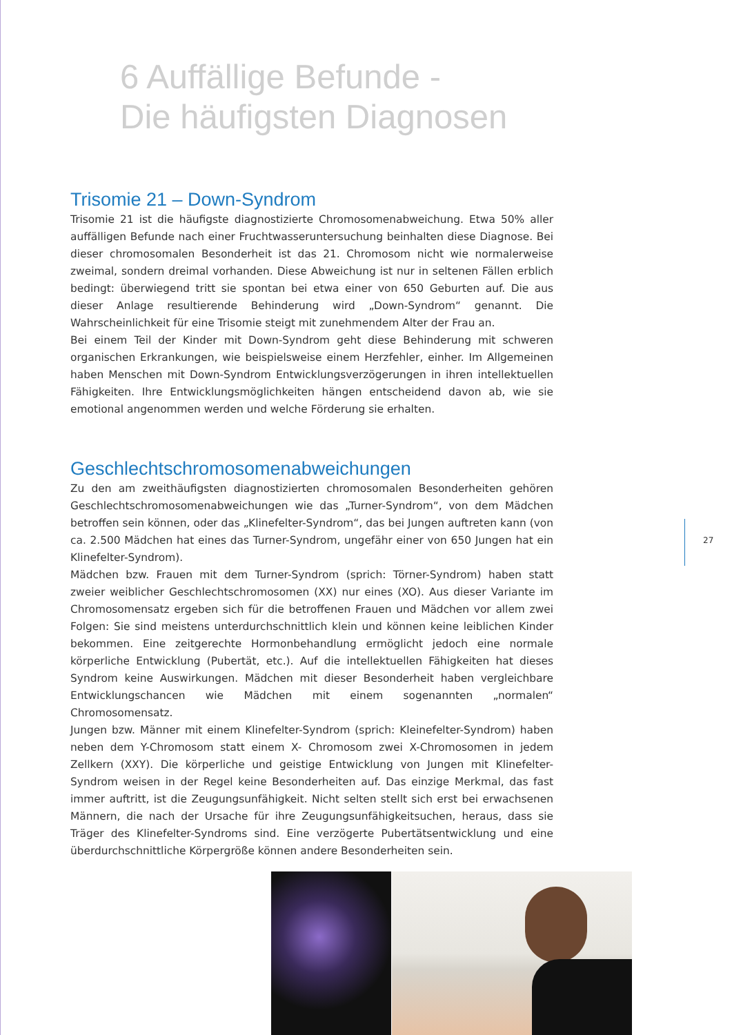6 Auffällige Befunde -
Die häufigsten Diagnosen
Trisomie 21 – Down-Syndrom
Trisomie 21 ist die häufigste diagnostizierte Chromosomenabweichung. Etwa 50% aller auffälligen Befunde nach einer Fruchtwasseruntersuchung beinhalten diese Diagnose. Bei dieser chromosomalen Besonderheit ist das 21. Chromosom nicht wie normalerweise zweimal, sondern dreimal vorhanden. Diese Abweichung ist nur in seltenen Fällen erblich bedingt: überwiegend tritt sie spontan bei etwa einer von 650 Geburten auf. Die aus dieser Anlage resultierende Behinderung wird „Down-Syndrom“ genannt. Die Wahrscheinlichkeit für eine Trisomie steigt mit zunehmendem Alter der Frau an.
Bei einem Teil der Kinder mit Down-Syndrom geht diese Behinderung mit schweren organischen Erkrankungen, wie beispielsweise einem Herzfehler, einher. Im Allgemeinen haben Menschen mit Down-Syndrom Entwicklungsverzögerungen in ihren intellektuellen Fähigkeiten. Ihre Entwicklungsmöglichkeiten hängen entscheidend davon ab, wie sie emotional angenommen werden und welche Förderung sie erhalten.
Geschlechtschromosomenabweichungen
Zu den am zweithäufigsten diagnostizierten chromosomalen Besonderheiten gehören Geschlechtschromosomenabweichungen wie das „Turner-Syndrom“, von dem Mädchen betroffen sein können, oder das „Klinefelter-Syndrom“, das bei Jungen auftreten kann (von ca. 2.500 Mädchen hat eines das Turner-Syndrom, ungefähr einer von 650 Jungen hat ein Klinefelter-Syndrom).
Mädchen bzw. Frauen mit dem Turner-Syndrom (sprich: Törner-Syndrom) haben statt zweier weiblicher Geschlechtschromosomen (XX) nur eines (XO). Aus dieser Variante im Chromosomensatz ergeben sich für die betroffenen Frauen und Mädchen vor allem zwei Folgen: Sie sind meistens unterdurchschnittlich klein und können keine leiblichen Kinder bekommen. Eine zeitgerechte Hormonbehandlung ermöglicht jedoch eine normale körperliche Entwicklung (Pubertät, etc.). Auf die intellektuellen Fähigkeiten hat dieses Syndrom keine Auswirkungen. Mädchen mit dieser Besonderheit haben vergleichbare Entwicklungschancen wie Mädchen mit einem sogenannten „normalen“ Chromosomensatz.
Jungen bzw. Männer mit einem Klinefelter-Syndrom (sprich: Kleinefelter-Syndrom) haben neben dem Y-Chromosom statt einem X- Chromosom zwei X-Chromosomen in jedem Zellkern (XXY). Die körperliche und geistige Entwicklung von Jungen mit Klinefelter-Syndrom weisen in der Regel keine Besonderheiten auf. Das einzige Merkmal, das fast immer auftritt, ist die Zeugungsunfähigkeit. Nicht selten stellt sich erst bei erwachsenen Männern, die nach der Ursache für ihre Zeugungsunfähigkeitsuchen, heraus, dass sie Träger des Klinefelter-Syndroms sind. Eine verzögerte Pubertätsentwicklung und eine überdurchschnittliche Körpergröße können andere Besonderheiten sein.
27